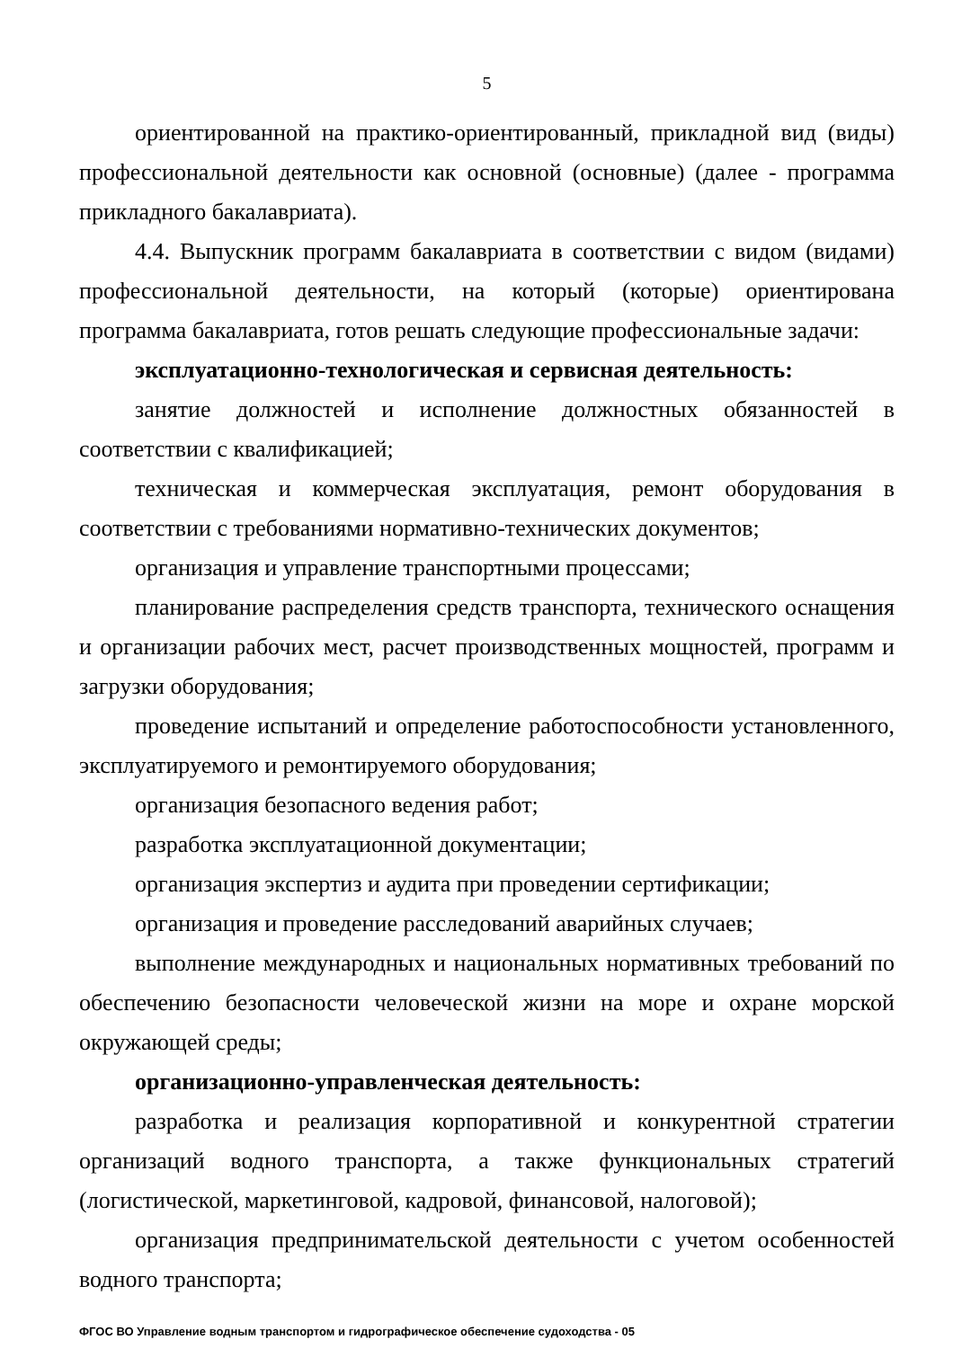5
ориентированной на практико-ориентированный, прикладной вид (виды) профессиональной деятельности как основной (основные) (далее - программа прикладного бакалавриата).
4.4. Выпускник программ бакалавриата в соответствии с видом (видами) профессиональной деятельности, на который (которые) ориентирована программа бакалавриата, готов решать следующие профессиональные задачи:
эксплуатационно-технологическая и сервисная деятельность:
занятие должностей и исполнение должностных обязанностей в соответствии с квалификацией;
техническая и коммерческая эксплуатация, ремонт оборудования в соответствии с требованиями нормативно-технических документов;
организация и управление транспортными процессами;
планирование распределения средств транспорта, технического оснащения и организации рабочих мест, расчет производственных мощностей, программ и загрузки оборудования;
проведение испытаний и определение работоспособности установленного, эксплуатируемого и ремонтируемого оборудования;
организация безопасного ведения работ;
разработка эксплуатационной документации;
организация экспертиз и аудита при проведении сертификации;
организация и проведение расследований аварийных случаев;
выполнение международных и национальных нормативных требований по обеспечению безопасности человеческой жизни на море и охране морской окружающей среды;
организационно-управленческая деятельность:
разработка и реализация корпоративной и конкурентной стратегии организаций водного транспорта, а также функциональных стратегий (логистической, маркетинговой, кадровой, финансовой, налоговой);
организация предпринимательской деятельности с учетом особенностей водного транспорта;
ФГОС ВО Управление водным транспортом и гидрографическое обеспечение судоходства - 05